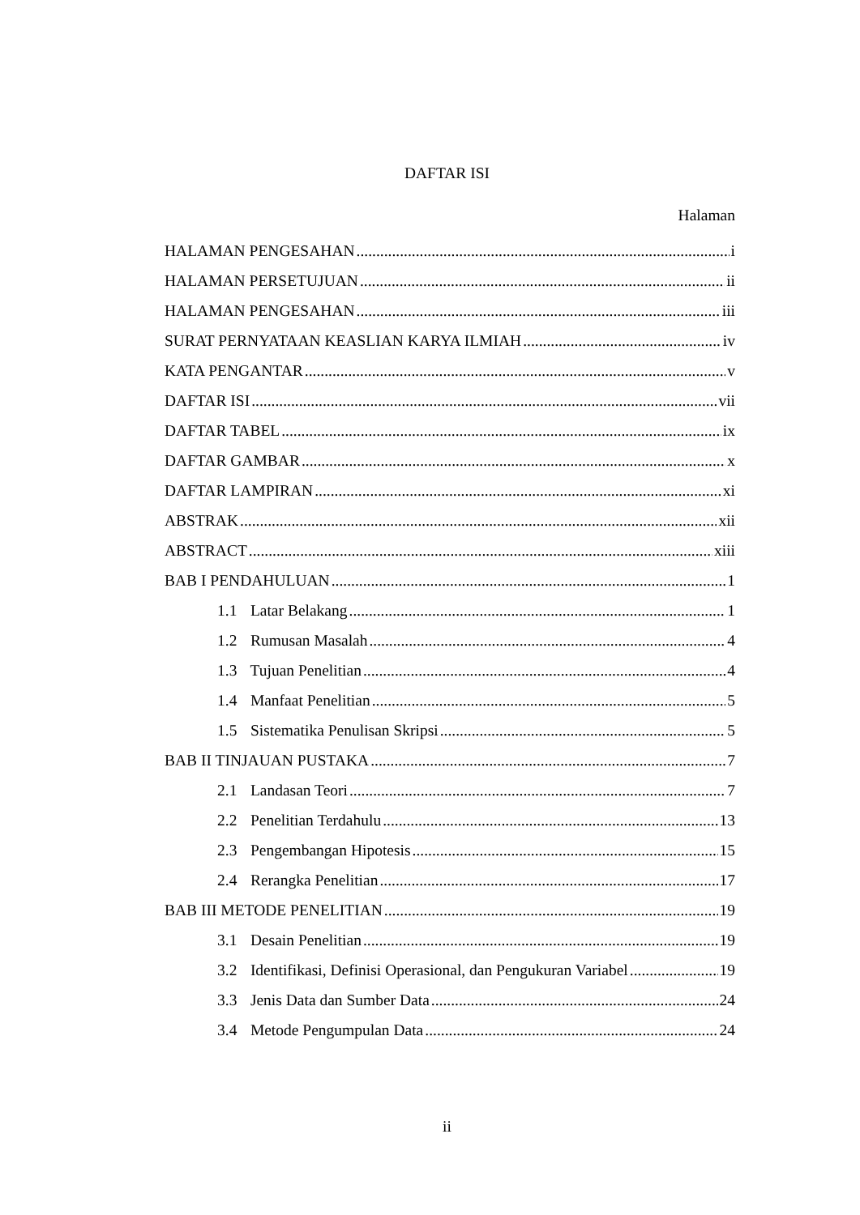DAFTAR ISI
Halaman
HALAMAN PENGESAHAN i
HALAMAN PERSETUJUAN ii
HALAMAN PENGESAHAN iii
SURAT PERNYATAAN KEASLIAN KARYA ILMIAH iv
KATA PENGANTAR v
DAFTAR ISI vii
DAFTAR TABEL ix
DAFTAR GAMBAR x
DAFTAR LAMPIRAN xi
ABSTRAK xii
ABSTRACT xiii
BAB I PENDAHULUAN 1
1.1 Latar Belakang 1
1.2 Rumusan Masalah 4
1.3 Tujuan Penelitian 4
1.4 Manfaat Penelitian 5
1.5 Sistematika Penulisan Skripsi 5
BAB II TINJAUAN PUSTAKA 7
2.1 Landasan Teori 7
2.2 Penelitian Terdahulu 13
2.3 Pengembangan Hipotesis 15
2.4 Rerangka Penelitian 17
BAB III METODE PENELITIAN 19
3.1 Desain Penelitian 19
3.2 Identifikasi, Definisi Operasional, dan Pengukuran Variabel 19
3.3 Jenis Data dan Sumber Data 24
3.4 Metode Pengumpulan Data 24
ii